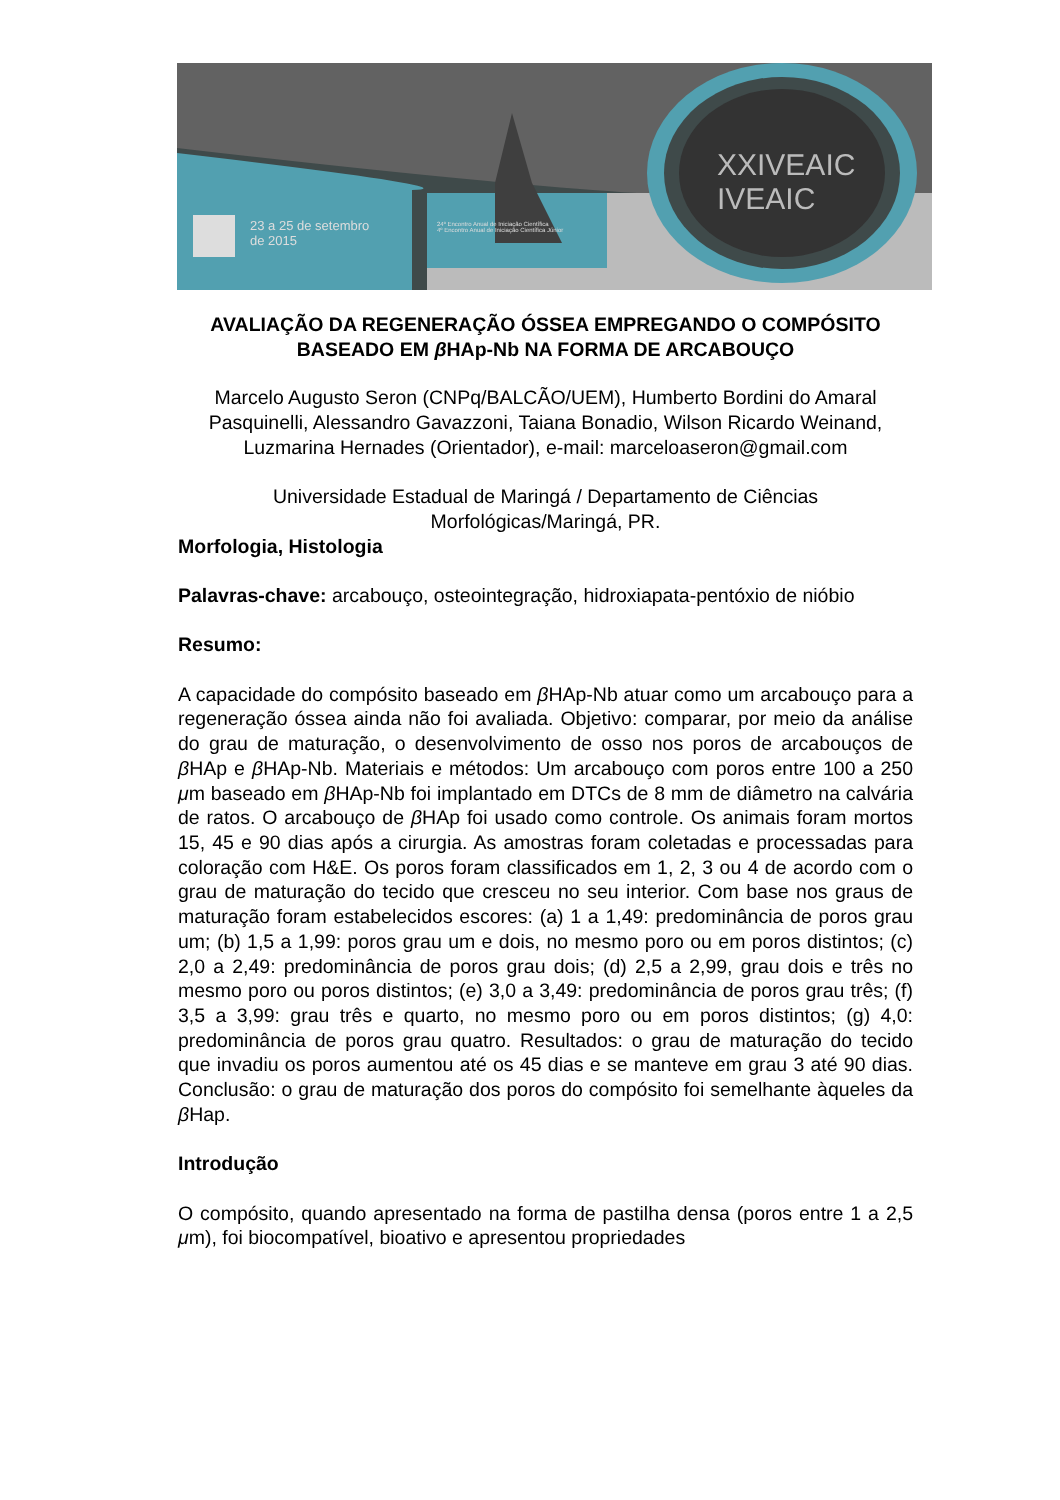23 a 25 de setembro
de 2015
XXIVEAIC
IVEAIC
24º Encontro Anual de Iniciação Científica
4º Encontro Anual de Iniciação Científica Júnior
AVALIAÇÃO DA REGENERAÇÃO ÓSSEA EMPREGANDO O COMPÓSITO BASEADO EM β HAp-Nb NA FORMA DE ARCABOUÇO
Marcelo Augusto Seron (CNPq/BALCÃO/UEM), Humberto Bordini do Amaral Pasquinelli, Alessandro Gavazzoni, Taiana Bonadio, Wilson Ricardo Weinand, Luzmarina Hernades (Orientador), e-mail: marceloaseron@gmail.com
Universidade Estadual de Maringá / Departamento de Ciências Morfológicas/Maringá, PR.
Morfologia, Histologia
Palavras-chave: arcabouço, osteointegração, hidroxiapata-pentóxio de nióbio
Resumo:
A capacidade do compósito baseado em β HAp-Nb atuar como um arcabouço para a regeneração óssea ainda não foi avaliada. Objetivo: comparar, por meio da análise do grau de maturação, o desenvolvimento de osso nos poros de arcabouços de β HAp e β HAp-Nb. Materiais e métodos: Um arcabouço com poros entre 100 a 250 μm baseado em β HAp-Nb foi implantado em DTCs de 8 mm de diâmetro na calvária de ratos. O arcabouço de β HAp foi usado como controle. Os animais foram mortos 15, 45 e 90 dias após a cirurgia. As amostras foram coletadas e processadas para coloração com H&E. Os poros foram classificados em 1, 2, 3 ou 4 de acordo com o grau de maturação do tecido que cresceu no seu interior. Com base nos graus de maturação foram estabelecidos escores: (a) 1 a 1,49: predominância de poros grau um; (b) 1,5 a 1,99: poros grau um e dois, no mesmo poro ou em poros distintos; (c) 2,0 a 2,49: predominância de poros grau dois; (d) 2,5 a 2,99, grau dois e três no mesmo poro ou poros distintos; (e) 3,0 a 3,49: predominância de poros grau três; (f) 3,5 a 3,99: grau três e quarto, no mesmo poro ou em poros distintos; (g) 4,0: predominância de poros grau quatro. Resultados: o grau de maturação do tecido que invadiu os poros aumentou até os 45 dias e se manteve em grau 3 até 90 dias. Conclusão: o grau de maturação dos poros do compósito foi semelhante àqueles da β Hap.
Introdução
O compósito, quando apresentado na forma de pastilha densa (poros entre 1 a 2,5 μm), foi biocompatível, bioativo e apresentou propriedades